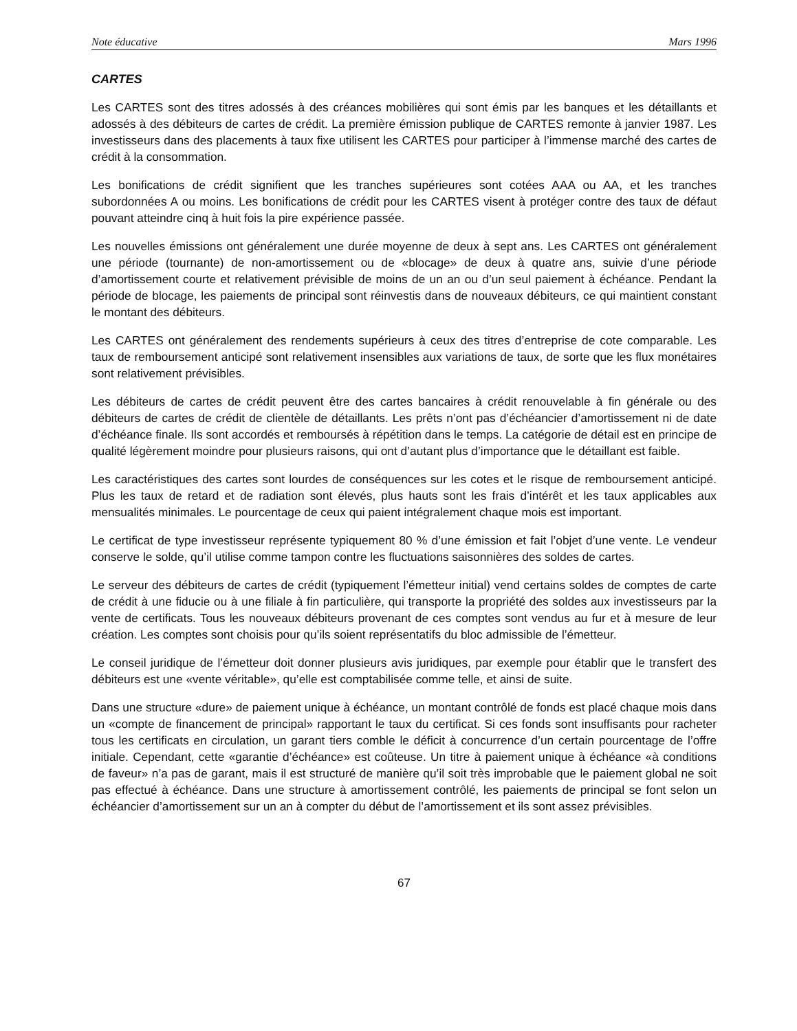Note éducative Mars 1996
CARTES
Les CARTES sont des titres adossés à des créances mobilières qui sont émis par les banques et les détaillants et adossés à des débiteurs de cartes de crédit. La première émission publique de CARTES remonte à janvier 1987. Les investisseurs dans des placements à taux fixe utilisent les CARTES pour participer à l’immense marché des cartes de crédit à la consommation.
Les bonifications de crédit signifient que les tranches supérieures sont cotées AAA ou AA, et les tranches subordonnées A ou moins. Les bonifications de crédit pour les CARTES visent à protéger contre des taux de défaut pouvant atteindre cinq à huit fois la pire expérience passée.
Les nouvelles émissions ont généralement une durée moyenne de deux à sept ans. Les CARTES ont généralement une période (tournante) de non-amortissement ou de «blocage» de deux à quatre ans, suivie d’une période d’amortissement courte et relativement prévisible de moins de un an ou d’un seul paiement à échéance. Pendant la période de blocage, les paiements de principal sont réinvestis dans de nouveaux débiteurs, ce qui maintient constant le montant des débiteurs.
Les CARTES ont généralement des rendements supérieurs à ceux des titres d’entreprise de cote comparable. Les taux de remboursement anticipé sont relativement insensibles aux variations de taux, de sorte que les flux monétaires sont relativement prévisibles.
Les débiteurs de cartes de crédit peuvent être des cartes bancaires à crédit renouvelable à fin générale ou des débiteurs de cartes de crédit de clientèle de détaillants. Les prêts n’ont pas d’échéancier d’amortissement ni de date d’échéance finale. Ils sont accordés et remboursés à répétition dans le temps. La catégorie de détail est en principe de qualité légèrement moindre pour plusieurs raisons, qui ont d’autant plus d’importance que le détaillant est faible.
Les caractéristiques des cartes sont lourdes de conséquences sur les cotes et le risque de remboursement anticipé. Plus les taux de retard et de radiation sont élevés, plus hauts sont les frais d’intérêt et les taux applicables aux mensualités minimales. Le pourcentage de ceux qui paient intégralement chaque mois est important.
Le certificat de type investisseur représente typiquement 80 % d’une émission et fait l’objet d’une vente. Le vendeur conserve le solde, qu’il utilise comme tampon contre les fluctuations saisonnières des soldes de cartes.
Le serveur des débiteurs de cartes de crédit (typiquement l’émetteur initial) vend certains soldes de comptes de carte de crédit à une fiducie ou à une filiale à fin particulière, qui transporte la propriété des soldes aux investisseurs par la vente de certificats. Tous les nouveaux débiteurs provenant de ces comptes sont vendus au fur et à mesure de leur création. Les comptes sont choisis pour qu’ils soient représentatifs du bloc admissible de l’émetteur.
Le conseil juridique de l’émetteur doit donner plusieurs avis juridiques, par exemple pour établir que le transfert des débiteurs est une «vente véritable», qu’elle est comptabilisée comme telle, et ainsi de suite.
Dans une structure «dure» de paiement unique à échéance, un montant contrôlé de fonds est placé chaque mois dans un «compte de financement de principal» rapportant le taux du certificat. Si ces fonds sont insuffisants pour racheter tous les certificats en circulation, un garant tiers comble le déficit à concurrence d’un certain pourcentage de l’offre initiale. Cependant, cette «garantie d’échéance» est coûteuse. Un titre à paiement unique à échéance «à conditions de faveur» n’a pas de garant, mais il est structuré de manière qu’il soit très improbable que le paiement global ne soit pas effectué à échéance. Dans une structure à amortissement contrôlé, les paiements de principal se font selon un échéancier d’amortissement sur un an à compter du début de l’amortissement et ils sont assez prévisibles.
67